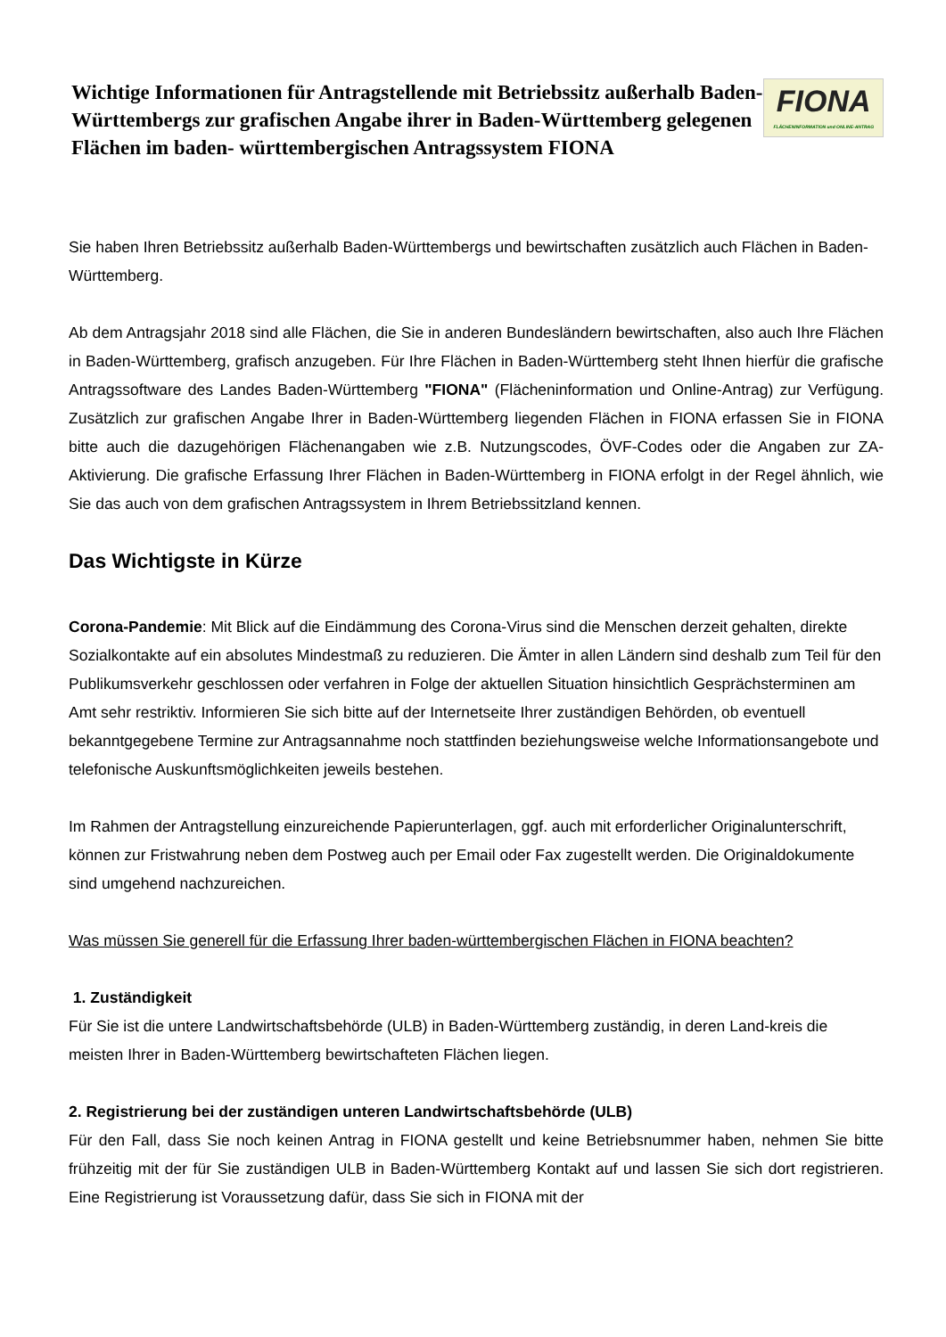Wichtige Informationen für Antragstellende mit Betriebssitz außerhalb Baden-Württembergs zur grafischen Angabe ihrer in Baden-Württemberg gelegenen Flächen im baden- württembergischen Antragssystem FIONA
FIONA
FLÄCHENINFORMATION und ONLINE-ANTRAG
Sie haben Ihren Betriebssitz außerhalb Baden-Württembergs und bewirtschaften zusätzlich auch Flächen in Baden-Württemberg.
Ab dem Antragsjahr 2018 sind alle Flächen, die Sie in anderen Bundesländern bewirtschaften, also auch Ihre Flächen in Baden-Württemberg, grafisch anzugeben. Für Ihre Flächen in Baden-Württemberg steht Ihnen hierfür die grafische Antragssoftware des Landes Baden-Württemberg "FIONA" (Flächeninformation und Online-Antrag) zur Verfügung. Zusätzlich zur grafischen Angabe Ihrer in Baden-Württemberg liegenden Flächen in FIONA erfassen Sie in FIONA bitte auch die dazugehörigen Flächenangaben wie z.B. Nutzungscodes, ÖVF-Codes oder die Angaben zur ZA-Aktivierung. Die grafische Erfassung Ihrer Flächen in Baden-Württemberg in FIONA erfolgt in der Regel ähnlich, wie Sie das auch von dem grafischen Antragssystem in Ihrem Betriebssitzland kennen.
Das Wichtigste in Kürze
Corona-Pandemie: Mit Blick auf die Eindämmung des Corona-Virus sind die Menschen derzeit gehalten, direkte Sozialkontakte auf ein absolutes Mindestmaß zu reduzieren. Die Ämter in allen Ländern sind deshalb zum Teil für den Publikumsverkehr geschlossen oder verfahren in Folge der aktuellen Situation hinsichtlich Gesprächsterminen am Amt sehr restriktiv. Informieren Sie sich bitte auf der Internetseite Ihrer zuständigen Behörden, ob eventuell bekanntgegebene Termine zur Antragsannahme noch stattfinden beziehungsweise welche Informationsangebote und telefonische Auskunftsmöglichkeiten jeweils bestehen.
Im Rahmen der Antragstellung einzureichende Papierunterlagen, ggf. auch mit erforderlicher Originalunterschrift, können zur Fristwahrung neben dem Postweg auch per Email oder Fax zugestellt werden. Die Originaldokumente sind umgehend nachzureichen.
Was müssen Sie generell für die Erfassung Ihrer baden-württembergischen Flächen in FIONA beachten?
1. Zuständigkeit
Für Sie ist die untere Landwirtschaftsbehörde (ULB) in Baden-Württemberg zuständig, in deren Land-kreis die meisten Ihrer in Baden-Württemberg bewirtschafteten Flächen liegen.
2. Registrierung bei der zuständigen unteren Landwirtschaftsbehörde (ULB)
Für den Fall, dass Sie noch keinen Antrag in FIONA gestellt und keine Betriebsnummer haben, nehmen Sie bitte frühzeitig mit der für Sie zuständigen ULB in Baden-Württemberg Kontakt auf und lassen Sie sich dort registrieren. Eine Registrierung ist Voraussetzung dafür, dass Sie sich in FIONA mit der